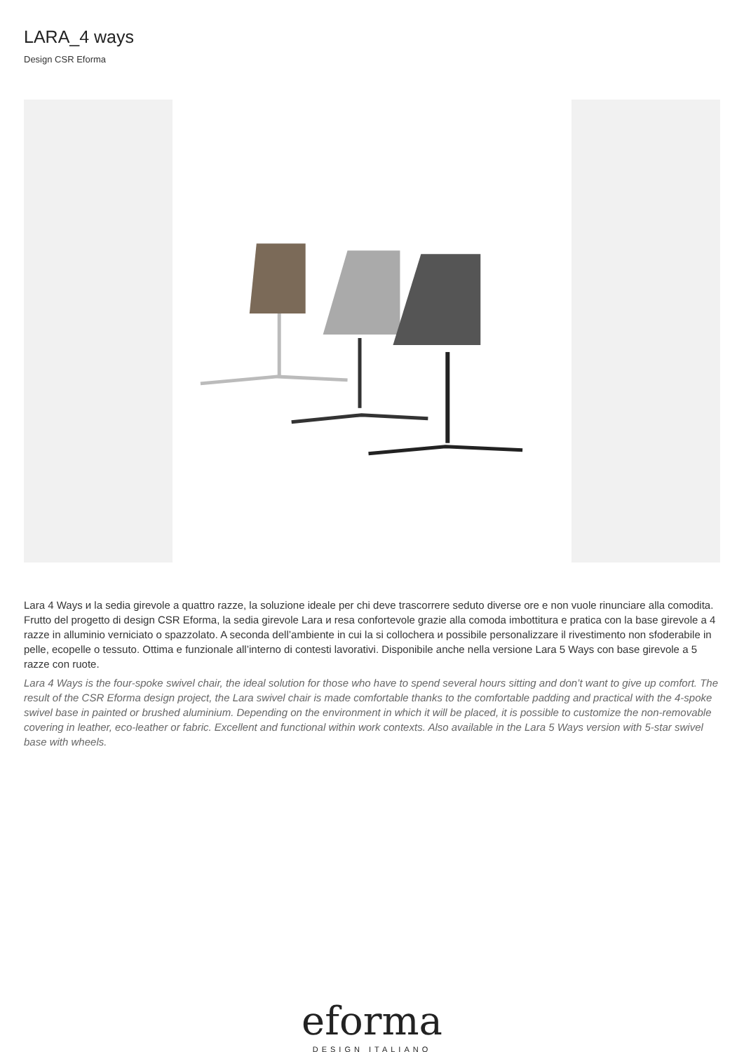LARA_4 ways
Design CSR Eforma
Lara 4 Ways и la sedia girevole a quattro razze, la soluzione ideale per chi deve trascorrere seduto diverse ore e non vuole rinunciare alla comodita. Frutto del progetto di design CSR Eforma, la sedia girevole Lara и resa confortevole grazie alla comoda imbottitura e pratica con la base girevole a 4 razze in alluminio verniciato o spazzolato. A seconda dell’ambiente in cui la si collochera и possibile personalizzare il rivestimento non sfoderabile in pelle, ecopelle o tessuto. Ottima e funzionale all’interno di contesti lavorativi. Disponibile anche nella versione Lara 5 Ways con base girevole a 5 razze con ruote.
Lara 4 Ways is the four-spoke swivel chair, the ideal solution for those who have to spend several hours sitting and don’t want to give up comfort. The result of the CSR Eforma design project, the Lara swivel chair is made comfortable thanks to the comfortable padding and practical with the 4-spoke swivel base in painted or brushed aluminium. Depending on the environment in which it will be placed, it is possible to customize the non-removable covering in leather, eco-leather or fabric. Excellent and functional within work contexts. Also available in the Lara 5 Ways version with 5-star swivel base with wheels.
eforma
DESIGN ITALIANO